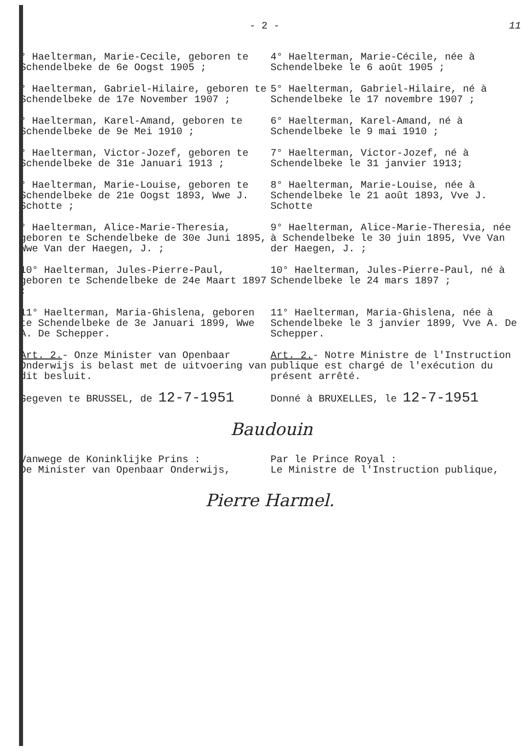- 2 - 11
° Haelterman, Marie-Cecile, geboren te Schendelbeke de 6e Oogst 1905 ;
4° Haelterman, Marie-Cécile, née à Schendelbeke le 6 août 1905 ;
° Haelterman, Gabriel-Hilaire, geboren te Schendelbeke de 17e November 1907 ;
5° Haelterman, Gabriel-Hilaire, né à Schendelbeke le 17 novembre 1907 ;
° Haelterman, Karel-Amand, geboren te Schendelbeke de 9e Mei 1910 ;
6° Haelterman, Karel-Amand, né à Schendelbeke le 9 mai 1910 ;
° Haelterman, Victor-Jozef, geboren te Schendelbeke de 31e Januari 1913 ;
7° Haelterman, Victor-Jozef, né à Schendelbeke le 31 janvier 1913;
° Haelterman, Marie-Louise, geboren te Schendelbeke de 21e Oogst 1893, Wwe J. Schotte ;
8° Haelterman, Marie-Louise, née à Schendelbeke le 21 août 1893, Vve J. Schotte
° Haelterman, Alice-Marie-Theresia, geboren te Schendelbeke de 30e Juni 1895, Wwe Van der Haegen, J. ;
9° Haelterman, Alice-Marie-Theresia, née à Schendelbeke le 30 juin 1895, Vve Van der Haegen, J. ;
10° Haelterman, Jules-Pierre-Paul, geboren te Schendelbeke de 24e Maart 1897 ;
10° Haelterman, Jules-Pierre-Paul, né à Schendelbeke le 24 mars 1897 ;
11° Haelterman, Maria-Ghislena, geboren te Schendelbeke de 3e Januari 1899, Wwe A. De Schepper.
11° Haelterman, Maria-Ghislena, née à Schendelbeke le 3 janvier 1899, Vve A. De Schepper.
Art. 2.- Onze Minister van Openbaar Onderwijs is belast met de uitvoering van dit besluit.
Art. 2.- Notre Ministre de l'Instruction publique est chargé de l'exécution du présent arrêté.
Gegeven te BRUSSEL, de 12-7-1951
Donné à BRUXELLES, le 12-7-1951
Baudouin
Vanwege de Koninklijke Prins :
De Minister van Openbaar Onderwijs,
Par le Prince Royal :
Le Ministre de l'Instruction publique,
Pierre Harmel.